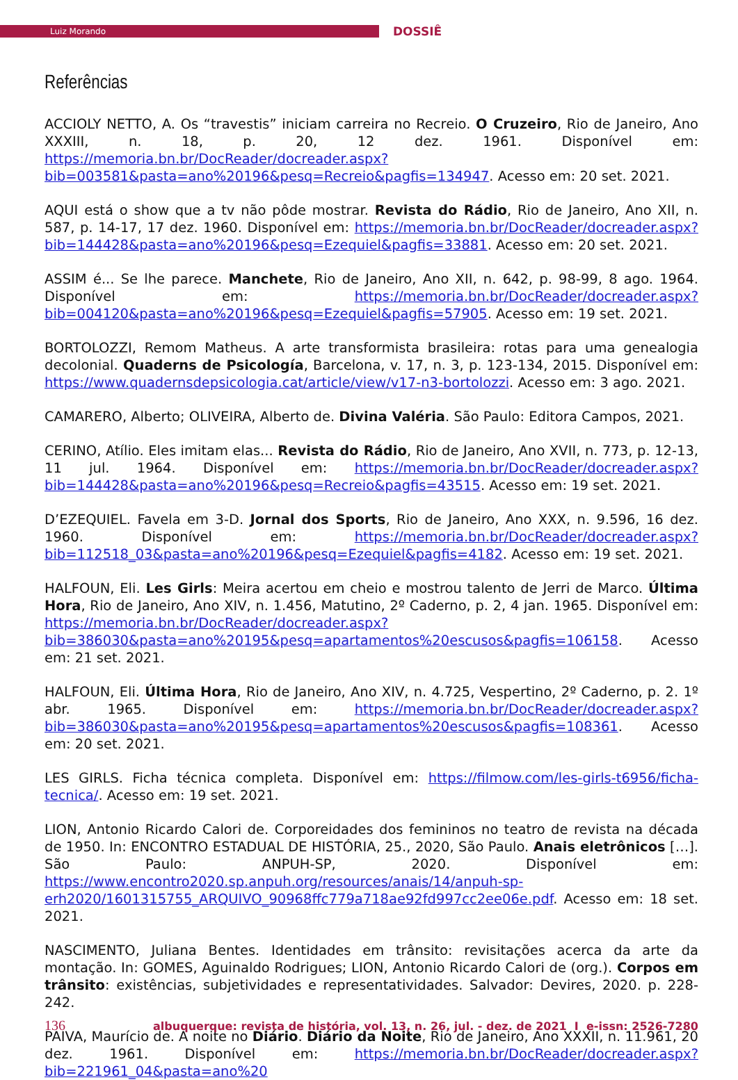Luiz Morando
DOSSIÊ
Referências
ACCIOLY NETTO, A. Os “travestis” iniciam carreira no Recreio. O Cruzeiro, Rio de Janeiro, Ano XXXIII, n. 18, p. 20, 12 dez. 1961. Disponível em: https://memoria.bn.br/DocReader/docreader.aspx?bib=003581&pasta=ano%20196&pesq=Recreio&pagfis=134947. Acesso em: 20 set. 2021.
AQUI está o show que a tv não pôde mostrar. Revista do Rádio, Rio de Janeiro, Ano XII, n. 587, p. 14-17, 17 dez. 1960. Disponível em: https://memoria.bn.br/DocReader/docreader.aspx?bib=144428&pasta=ano%20196&pesq=Ezequiel&pagfis=33881. Acesso em: 20 set. 2021.
ASSIM é... Se lhe parece. Manchete, Rio de Janeiro, Ano XII, n. 642, p. 98-99, 8 ago. 1964. Disponível em: https://memoria.bn.br/DocReader/docreader.aspx?bib=004120&pasta=ano%20196&pesq=Ezequiel&pagfis=57905. Acesso em: 19 set. 2021.
BORTOLOZZI, Remom Matheus. A arte transformista brasileira: rotas para uma genealogia decolonial. Quaderns de Psicología, Barcelona, v. 17, n. 3, p. 123-134, 2015. Disponível em: https://www.quadernsdepsicologia.cat/article/view/v17-n3-bortolozzi. Acesso em: 3 ago. 2021.
CAMARERO, Alberto; OLIVEIRA, Alberto de. Divina Valéria. São Paulo: Editora Campos, 2021.
CERINO, Atílio. Eles imitam elas... Revista do Rádio, Rio de Janeiro, Ano XVII, n. 773, p. 12-13, 11 jul. 1964. Disponível em: https://memoria.bn.br/DocReader/docreader.aspx?bib=144428&pasta=ano%20196&pesq=Recreio&pagfis=43515. Acesso em: 19 set. 2021.
D’EZEQUIEL. Favela em 3-D. Jornal dos Sports, Rio de Janeiro, Ano XXX, n. 9.596, 16 dez. 1960. Disponível em: https://memoria.bn.br/DocReader/docreader.aspx?bib=112518_03&pasta=ano%20196&pesq=Ezequiel&pagfis=4182. Acesso em: 19 set. 2021.
HALFOUN, Eli. Les Girls: Meira acertou em cheio e mostrou talento de Jerri de Marco. Última Hora, Rio de Janeiro, Ano XIV, n. 1.456, Matutino, 2º Caderno, p. 2, 4 jan. 1965. Disponível em: https://memoria.bn.br/DocReader/docreader.aspx?bib=386030&pasta=ano%20195&pesq=apartamentos%20escusos&pagfis=106158. Acesso em: 21 set. 2021.
HALFOUN, Eli. Última Hora, Rio de Janeiro, Ano XIV, n. 4.725, Vespertino, 2º Caderno, p. 2. 1º abr. 1965. Disponível em: https://memoria.bn.br/DocReader/docreader.aspx?bib=386030&pasta=ano%20195&pesq=apartamentos%20escusos&pagfis=108361. Acesso em: 20 set. 2021.
LES GIRLS. Ficha técnica completa. Disponível em: https://filmow.com/les-girls-t6956/ficha-tecnica/. Acesso em: 19 set. 2021.
LION, Antonio Ricardo Calori de. Corporeidades dos femininos no teatro de revista na década de 1950. In: ENCONTRO ESTADUAL DE HISTÓRIA, 25., 2020, São Paulo. Anais eletrônicos […]. São Paulo: ANPUH-SP, 2020. Disponível em: https://www.encontro2020.sp.anpuh.org/resources/anais/14/anpuh-sp-erh2020/1601315755_ARQUIVO_90968ffc779a718ae92fd997cc2ee06e.pdf. Acesso em: 18 set. 2021.
NASCIMENTO, Juliana Bentes. Identidades em trânsito: revisitações acerca da arte da montação. In: GOMES, Aguinaldo Rodrigues; LION, Antonio Ricardo Calori de (org.). Corpos em trânsito: existências, subjetividades e representatividades. Salvador: Devires, 2020. p. 228-242.
PAIVA, Maurício de. A noite no Diário. Diário da Noite, Rio de Janeiro, Ano XXXII, n. 11.961, 20 dez. 1961. Disponível em: https://memoria.bn.br/DocReader/docreader.aspx?bib=221961_04&pasta=ano%20
136 albuquerque: revista de história, vol. 13, n. 26, jul. - dez. de 2021 I e-issn: 2526-7280